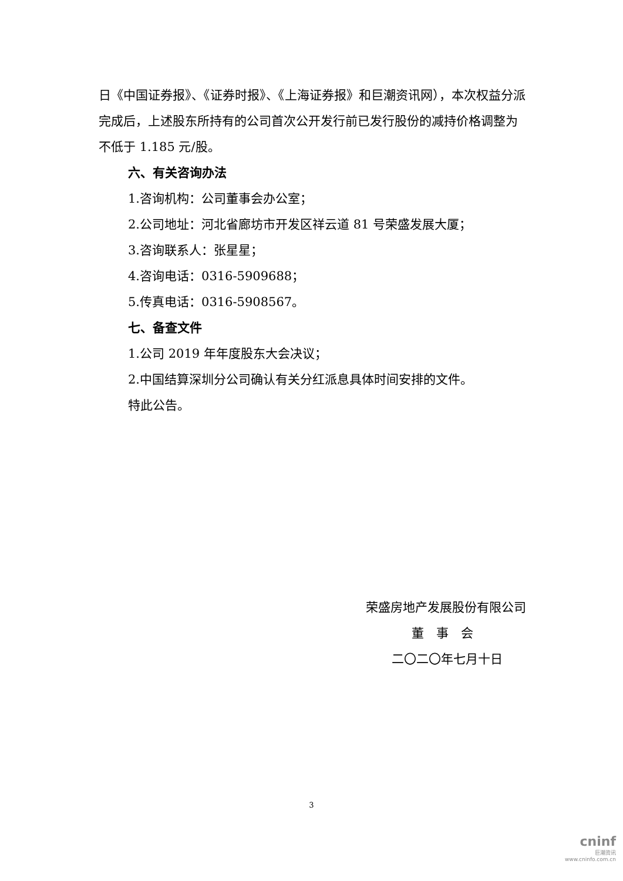日《中国证券报》、《证券时报》、《上海证券报》和巨潮资讯网），本次权益分派完成后，上述股东所持有的公司首次公开发行前已发行股份的减持价格调整为不低于 1.185 元/股。
六、有关咨询办法
1.咨询机构：公司董事会办公室；
2.公司地址：河北省廊坊市开发区祥云道 81 号荣盛发展大厦；
3.咨询联系人：张星星；
4.咨询电话：0316-5909688；
5.传真电话：0316-5908567。
七、备查文件
1.公司 2019 年年度股东大会决议；
2.中国结算深圳分公司确认有关分红派息具体时间安排的文件。
特此公告。
荣盛房地产发展股份有限公司
董　事　会
二〇二〇年七月十日
3
cninf
巨潮资讯
www.cninfo.com.cn